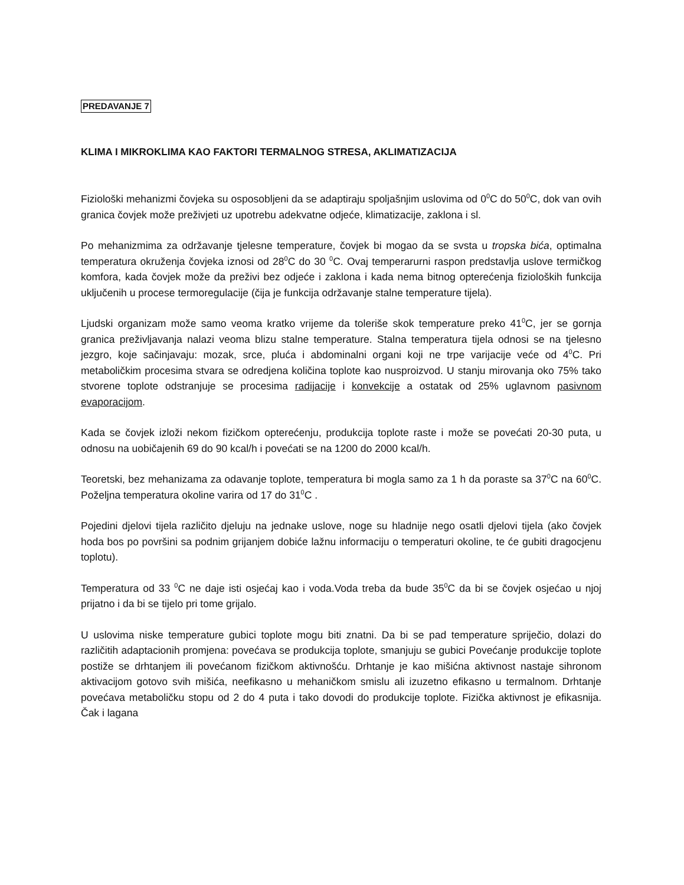PREDAVANJE 7
KLIMA I MIKROKLIMA KAO FAKTORI TERMALNOG STRESA, AKLIMATIZACIJA
Fiziološki mehanizmi čovjeka su osposobljeni da se adaptiraju spoljašnjim uslovima od 0<sup>0</sup>C do 50<sup>0</sup>C, dok van ovih granica čovjek može preživjeti uz upotrebu adekvatne odjeće, klimatizacije, zaklona i sl.
Po mehanizmima za održavanje tjelesne temperature, čovjek bi mogao da se svsta u tropska bića, optimalna temperatura okruženja čovjeka iznosi od 28<sup>0</sup>C do 30 <sup>0</sup>C. Ovaj temperarurni raspon predstavlja uslove termičkog komfora, kada čovjek može da preživi bez odjeće i zaklona i kada nema bitnog opterećenja fizioloških funkcija uključenih u procese termoregulacije (čija je funkcija održavanje stalne temperature tijela).
Ljudski organizam može samo veoma kratko vrijeme da toleriše skok temperature preko 41<sup>0</sup>C, jer se gornja granica preživljavanja nalazi veoma blizu stalne temperature. Stalna temperatura tijela odnosi se na tjelesno jezgro, koje sačinjavaju: mozak, srce, pluća i abdominalni organi koji ne trpe varijacije veće od 4<sup>0</sup>C. Pri metaboličkim procesima stvara se odredjena količina toplote kao nusproizvod. U stanju mirovanja oko 75% tako stvorene toplote odstranjuje se procesima radijacije i konvekcije a ostatak od 25% uglavnom pasivnom evaporacijom.
Kada se čovjek izloži nekom fizičkom opterećenju, produkcija toplote raste i može se povećati 20-30 puta, u odnosu na uobičajenih 69 do 90 kcal/h i povećati se na 1200 do 2000 kcal/h.
Teoretski, bez mehanizama za odavanje toplote, temperatura bi mogla samo za 1 h da poraste sa 37<sup>0</sup>C na 60<sup>0</sup>C. Poželjna temperatura okoline varira od 17 do 31<sup>0</sup>C .
Pojedini djelovi tijela različito djeluju na jednake uslove, noge su hladnije nego osatli djelovi tijela (ako čovjek hoda bos po površini sa podnim grijanjem dobiće lažnu informaciju o temperaturi okoline, te će gubiti dragocjenu toplotu).
Temperatura od 33 <sup>0</sup>C ne daje isti osjećaj kao i voda.Voda treba da bude 35<sup>0</sup>C da bi se čovjek osjećao u njoj prijatno i da bi se tijelo pri tome grijalo.
U uslovima niske temperature gubici toplote mogu biti znatni. Da bi se pad temperature spriječio, dolazi do različitih adaptacionih promjena: povećava se produkcija toplote, smanjuju se gubici Povećanje produkcije toplote postiže se drhtanjem ili povećanom fizičkom aktivnošću. Drhtanje je kao mišićna aktivnost nastaje sihronom aktivacijom gotovo svih mišića, neefikasno u mehaničkom smislu ali izuzetno efikasno u termalnom. Drhtanje povećava metaboličku stopu od 2 do 4 puta i tako dovodi do produkcije toplote. Fizička aktivnost je efikasnija. Čak i lagana